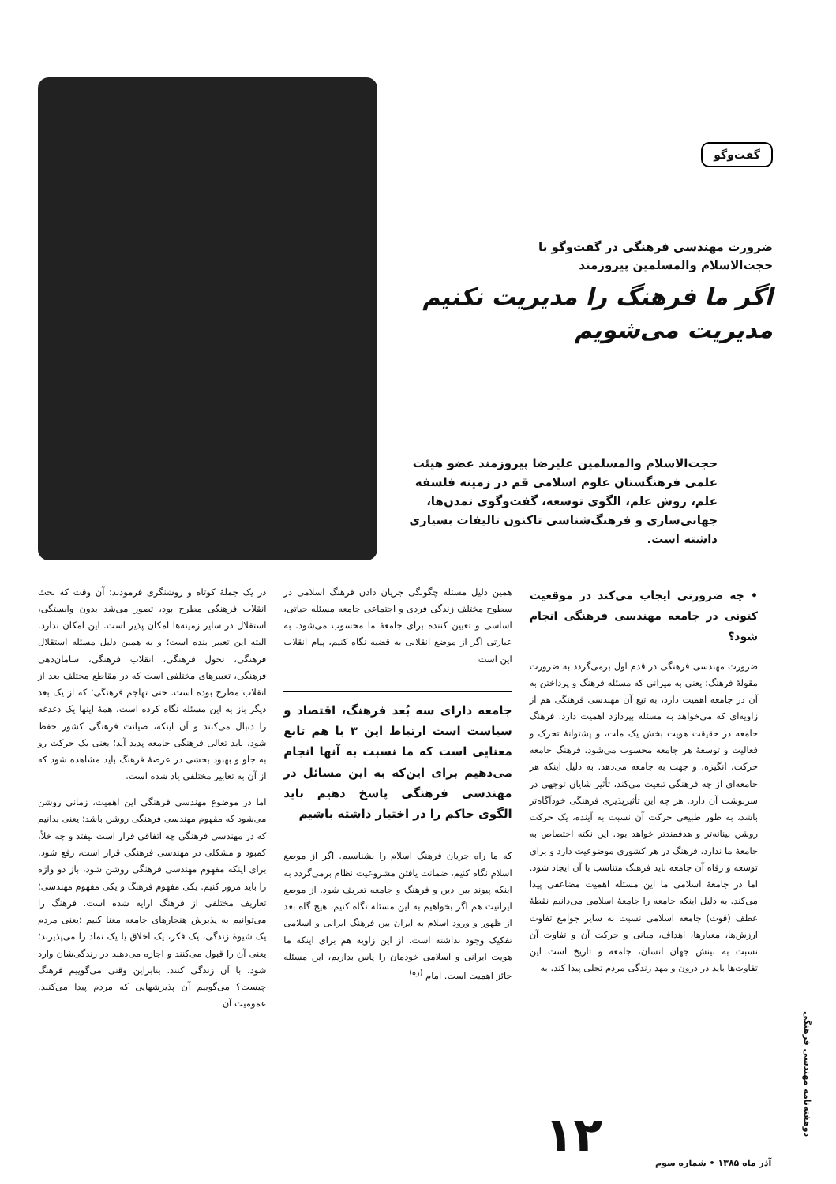گفت‌وگو
ضرورت مهندسی فرهنگی در گفت‌وگو با
حجت‌الاسلام والمسلمین پیروزمند
اگر ما فرهنگ را مدیریت نکنیم
مدیریت می‌شویم
حجت‌الاسلام والمسلمین علیرضا پیروزمند عضو هیئت علمی فرهنگستان علوم اسلامی قم در زمینه فلسفه علم، روش علم، الگوی توسعه، گفت‌وگوی تمدن‌ها، جهانی‌سازی و فرهنگ‌شناسی تاکنون تالیفات بسیاری داشته است.
• چه ضرورتی ایجاب می‌کند در موقعیت کنونی در جامعه مهندسی فرهنگی انجام شود؟
ضرورت مهندسی فرهنگی در قدم اول برمی‌گردد به ضرورت مقولهٔ فرهنگ؛ یعنی به میزانی که مسئله فرهنگ و پرداختن به آن در جامعه اهمیت دارد، به تبع آن مهندسی فرهنگی هم از زاویه‌ای که می‌خواهد به مسئله بپردازد اهمیت دارد. فرهنگ جامعه در حقیقت هویت بخش یک ملت، و پشتوانهٔ تحرک و فعالیت و توسعهٔ هر جامعه محسوب می‌شود. فرهنگ جامعه حرکت، انگیزه، و جهت به جامعه می‌دهد. به دلیل اینکه هر جامعه‌ای از چه فرهنگی تبعیت می‌کند، تأثیر شایان توجهی در سرنوشت آن دارد. هر چه این تأثیرپذیری فرهنگی خودآگاه‌تر باشد، به طور طبیعی حرکت آن نسبت به آینده، یک حرکت روشن بینانه‌تر و هدفمندتر خواهد بود. این نکته اختصاص به جامعهٔ ما ندارد. فرهنگ در هر کشوری موضوعیت دارد و برای توسعه و رفاه آن جامعه باید فرهنگ متناسب با آن ایجاد شود. اما در جامعهٔ اسلامی ما این مسئله اهمیت مضاعفی پیدا می‌کند. به دلیل اینکه جامعه را جامعهٔ اسلامی می‌دانیم نقطهٔ عطف (قوت) جامعه اسلامی نسبت به سایر جوامع تفاوت ارزش‌ها، معیارها، اهداف، مبانی و حرکت آن و تفاوت آن نسبت به بینش جهان انسان، جامعه و تاریخ است این تفاوت‌ها باید در درون و مهد زندگی مردم تجلی پیدا کند. به
همین دلیل مسئله چگونگی جریان دادن فرهنگ اسلامی در سطوح مختلف زندگی فردی و اجتماعی جامعه مسئله حیاتی، اساسی و تعیین کننده برای جامعهٔ ما محسوب می‌شود. به عبارتی اگر از موضع انقلابی به قضیه نگاه کنیم، پیام انقلاب این است
جامعه دارای سه بُعد فرهنگ، اقتصاد و سیاست است ارتباط این ۳ با هم تابع معنایی است که ما نسبت به آنها انجام می‌دهیم برای این‌که به این مسائل در مهندسی فرهنگی پاسخ دهیم باید الگوی حاکم را در اختیار داشته باشیم
که ما راه جریان فرهنگ اسلام را بشناسیم. اگر از موضع اسلام نگاه کنیم، ضمانت یافتن مشروعیت نظام برمی‌گردد به اینکه پیوند بین دین و فرهنگ و جامعه تعریف شود. از موضع ایرانیت هم اگر بخواهیم به این مسئله نگاه کنیم، هیچ گاه بعد از ظهور و ورود اسلام به ایران بین فرهنگ ایرانی و اسلامی تفکیک وجود نداشته است. از این زاویه هم برای اینکه ما هویت ایرانی و اسلامی خودمان را پاس بداریم، این مسئله حائز اهمیت است. امام <sup>(ره)</sup>
در یک جملهٔ کوتاه و روشنگری فرمودند: آن وقت که بحث انقلاب فرهنگی مطرح بود، تصور می‌شد بدون وابستگی، استقلال در سایر زمینه‌ها امکان پذیر است. این امکان ندارد. البته این تعبیر بنده است؛ و به همین دلیل مسئله استقلال فرهنگی، تحول فرهنگی، انقلاب فرهنگی، سامان‌دهی فرهنگی، تعبیرهای مختلفی است که در مقاطع مختلف بعد از انقلاب مطرح بوده است. حتی تهاجم فرهنگی؛ که از یک بعد دیگر باز به این مسئله نگاه کرده است. همهٔ اینها یک دغدغه را دنبال می‌کنند و آن اینکه، صیانت فرهنگی کشور حفظ شود. باید تعالی فرهنگی جامعه پدید آید؛ یعنی یک حرکت رو به جلو و بهبود بخشی در عرصهٔ فرهنگ باید مشاهده شود که از آن به تعابیر مختلفی یاد شده است.
اما در موضوع مهندسی فرهنگی این اهمیت، زمانی روشن می‌شود که مفهوم مهندسی فرهنگی روشن باشد؛ یعنی بدانیم که در مهندسی فرهنگی چه اتفاقی قرار است بیفتد و چه خلأ، کمبود و مشکلی در مهندسی فرهنگی قرار است، رفع شود. برای اینکه مفهوم مهندسی فرهنگی روشن شود، باز دو واژه را باید مرور کنیم. یکی مفهوم فرهنگ و یکی مفهوم مهندسی؛ تعاریف مختلفی از فرهنگ ارایه شده است. فرهنگ را می‌توانیم به پذیرش هنجارهای جامعه معنا کنیم ؛یعنی مردم یک شیوهٔ زندگی، یک فکر، یک اخلاق یا یک نماد را می‌پذیرند؛ یعنی آن را قبول می‌کنند و اجازه می‌دهند در زندگی‌شان وارد شود. با آن زندگی کنند. بنابراین وقتی می‌گوییم فرهنگ چیست؟ می‌گوییم آن پذیرشهایی که مردم پیدا می‌کنند. عمومیت آن
۱۲
آذر ماه ۱۳۸۵ • شماره سوم
دوهفته‌نامه مهندسی فرهنگی